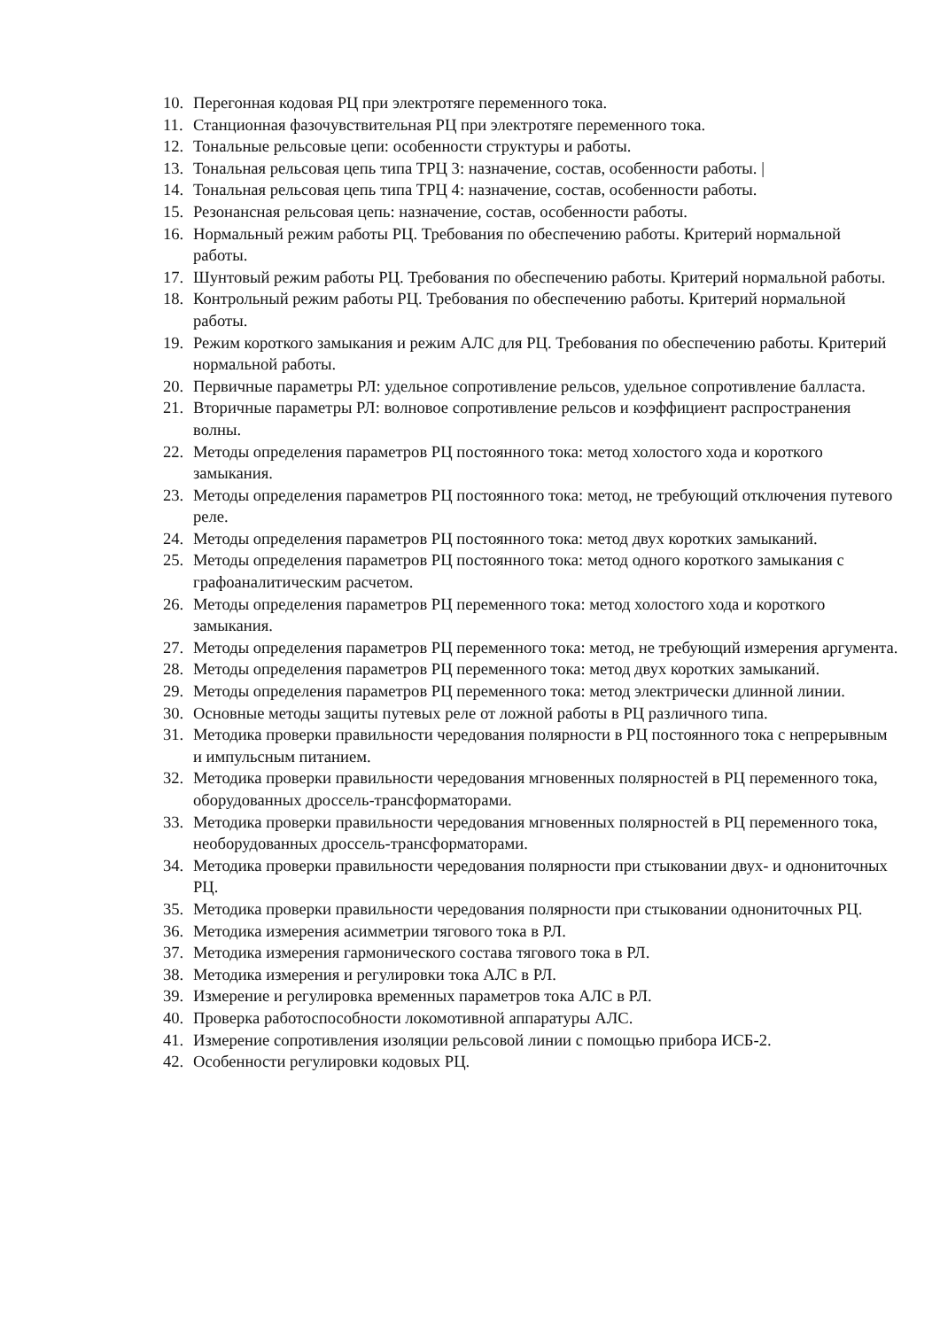10. Перегонная кодовая РЦ при электротяге переменного тока.
11. Станционная фазочувствительная РЦ при электротяге переменного тока.
12. Тональные рельсовые цепи: особенности структуры и работы.
13. Тональная рельсовая цепь типа ТРЦ 3: назначение, состав, особенности работы. |
14. Тональная рельсовая цепь типа ТРЦ 4: назначение, состав, особенности работы.
15. Резонансная рельсовая цепь: назначение, состав, особенности работы.
16. Нормальный режим работы РЦ. Требования по обеспечению работы. Критерий нормальной работы.
17. Шунтовый режим работы РЦ. Требования по обеспечению работы. Критерий нормальной работы.
18. Контрольный режим работы РЦ. Требования по обеспечению работы. Критерий нормальной работы.
19. Режим короткого замыкания и режим АЛС для РЦ. Требования по обеспечению работы. Критерий нормальной работы.
20. Первичные параметры РЛ: удельное сопротивление рельсов, удельное сопротивление балласта.
21. Вторичные параметры РЛ: волновое сопротивление рельсов и коэффициент распространения волны.
22. Методы определения параметров РЦ постоянного тока: метод холостого хода и короткого замыкания.
23. Методы определения параметров РЦ постоянного тока: метод, не требующий отключения путевого реле.
24. Методы определения параметров РЦ постоянного тока: метод двух коротких замыканий.
25. Методы определения параметров РЦ постоянного тока: метод одного короткого замыкания с графоаналитическим расчетом.
26. Методы определения параметров РЦ переменного тока: метод холостого хода и короткого замыкания.
27. Методы определения параметров РЦ переменного тока: метод, не требующий измерения аргумента.
28. Методы определения параметров РЦ переменного тока: метод двух коротких замыканий.
29. Методы определения параметров РЦ переменного тока: метод электрически длинной линии.
30. Основные методы защиты путевых реле от ложной работы в РЦ различного типа.
31. Методика проверки правильности чередования полярности в РЦ постоянного тока с непрерывным и импульсным питанием.
32. Методика проверки правильности чередования мгновенных полярностей в РЦ переменного тока, оборудованных дроссель-трансформаторами.
33. Методика проверки правильности чередования мгновенных полярностей в РЦ переменного тока, необорудованных дроссель-трансформаторами.
34. Методика проверки правильности чередования полярности при стыковании двух- и однониточных РЦ.
35. Методика проверки правильности чередования полярности при стыковании однониточных РЦ.
36. Методика измерения асимметрии тягового тока в РЛ.
37. Методика измерения гармонического состава тягового тока в РЛ.
38. Методика измерения и регулировки тока АЛС в РЛ.
39. Измерение и регулировка временных параметров тока АЛС в РЛ.
40. Проверка работоспособности локомотивной аппаратуры АЛС.
41. Измерение сопротивления изоляции рельсовой линии с помощью прибора ИСБ-2.
42. Особенности регулировки кодовых РЦ.